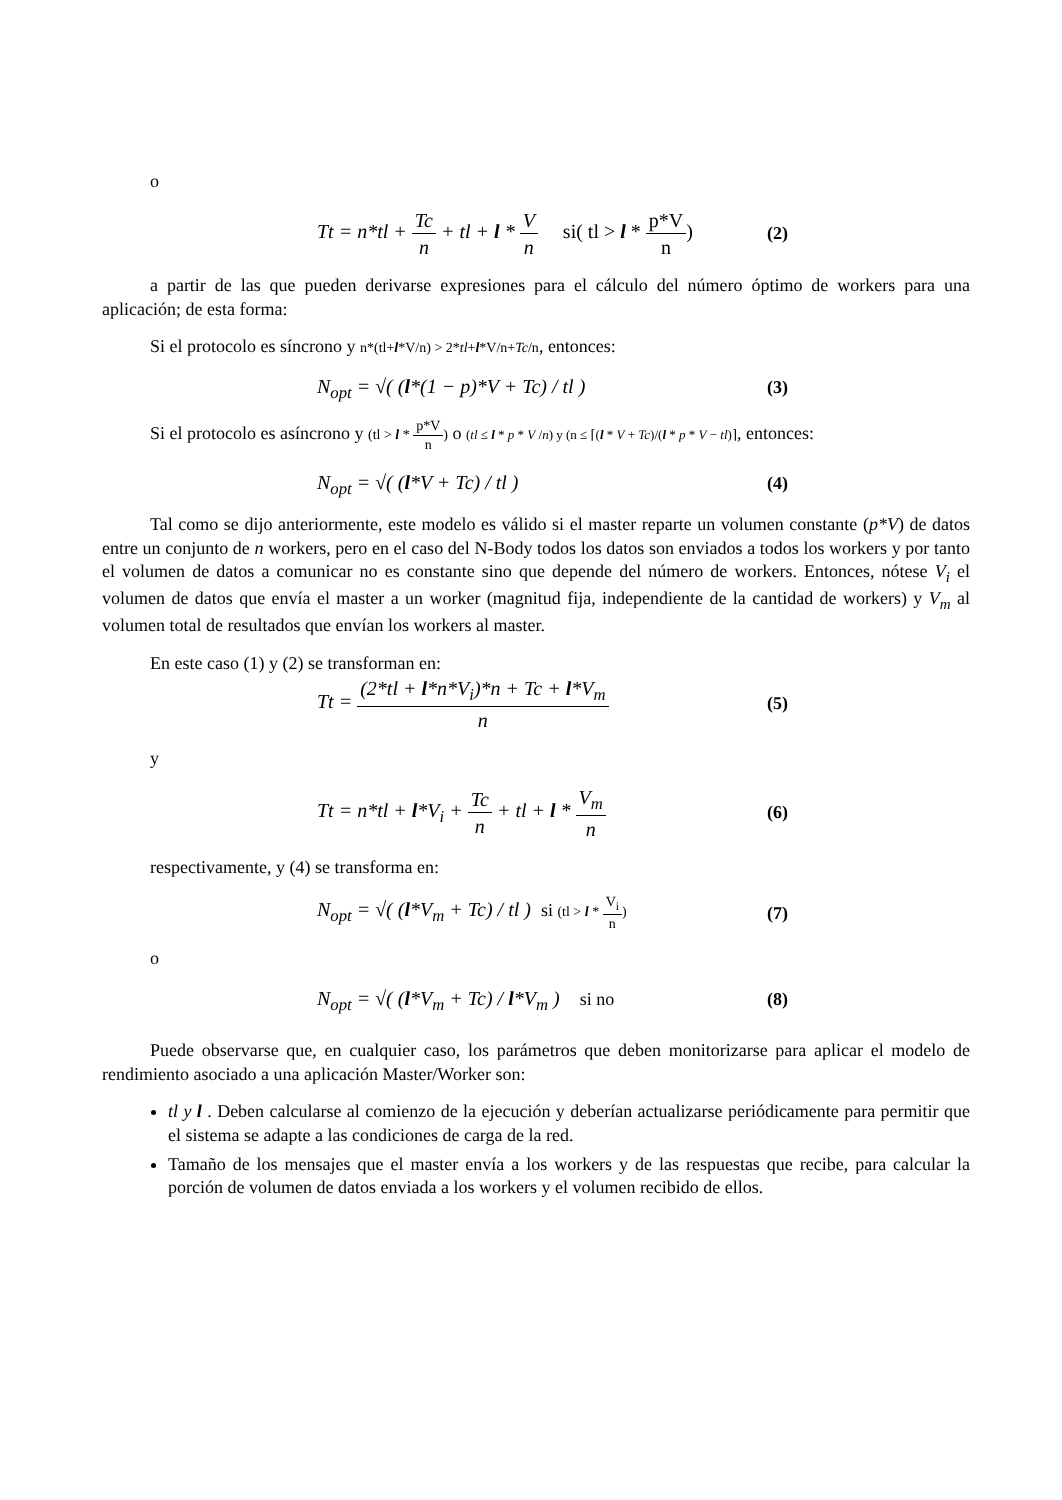o
Tt = n*tl + Tc n + tl + l * V n si( tl > l * p*V n)
(2)
a partir de las que pueden derivarse expresiones para el cálculo del número óptimo de workers para una aplicación; de esta forma:
Si el protocolo es síncrono y n*(tl+l*V/n) > 2*tl+l*V/n+Tc/n, entonces:
N<sub>opt</sub> = √( (l*(1 − p)*V + Tc) / tl ) (3)
Si el protocolo es asíncrono y (tl > l * p*V n) o (tl ≤ l * p * V /n) y (n ≤ ⌈(l * V + Tc)/(l * p * V − tl)⌉, entonces:
N<sub>opt</sub> = √( (l*V + Tc) / tl ) (4)
Tal como se dijo anteriormente, este modelo es válido si el master reparte un volumen constante (p*V) de datos entre un conjunto de n workers, pero en el caso del N-Body todos los datos son enviados a todos los workers y por tanto el volumen de datos a comunicar no es constante sino que depende del número de workers. Entonces, nótese V<sub>i</sub> el volumen de datos que envía el master a un worker (magnitud fija, independiente de la cantidad de workers) y V<sub>m</sub> al volumen total de resultados que envían los workers al master.
En este caso (1) y (2) se transforman en:
Tt = (2*tl + l*n*V<sub>i</sub>)*n + Tc + l*V<sub>m</sub> n (5)
y
Tt = n*tl + l*V<sub>i</sub> + Tc n + tl + l * V<sub>m</sub> n
(6)
respectivamente, y (4) se transforma en:
N<sub>opt</sub> = √( (l*V<sub>m</sub> + Tc) / tl ) si (tl > l * V<sub>i</sub> n)
(7)
o
N<sub>opt</sub> = √( (l*V<sub>m</sub> + Tc) / l*V<sub>m</sub> ) si no
(8)
Puede observarse que, en cualquier caso, los parámetros que deben monitorizarse para aplicar el modelo de rendimiento asociado a una aplicación Master/Worker son:
tl y l . Deben calcularse al comienzo de la ejecución y deberían actualizarse periódicamente para permitir que el sistema se adapte a las condiciones de carga de la red.
Tamaño de los mensajes que el master envía a los workers y de las respuestas que recibe, para calcular la porción de volumen de datos enviada a los workers y el volumen recibido de ellos.